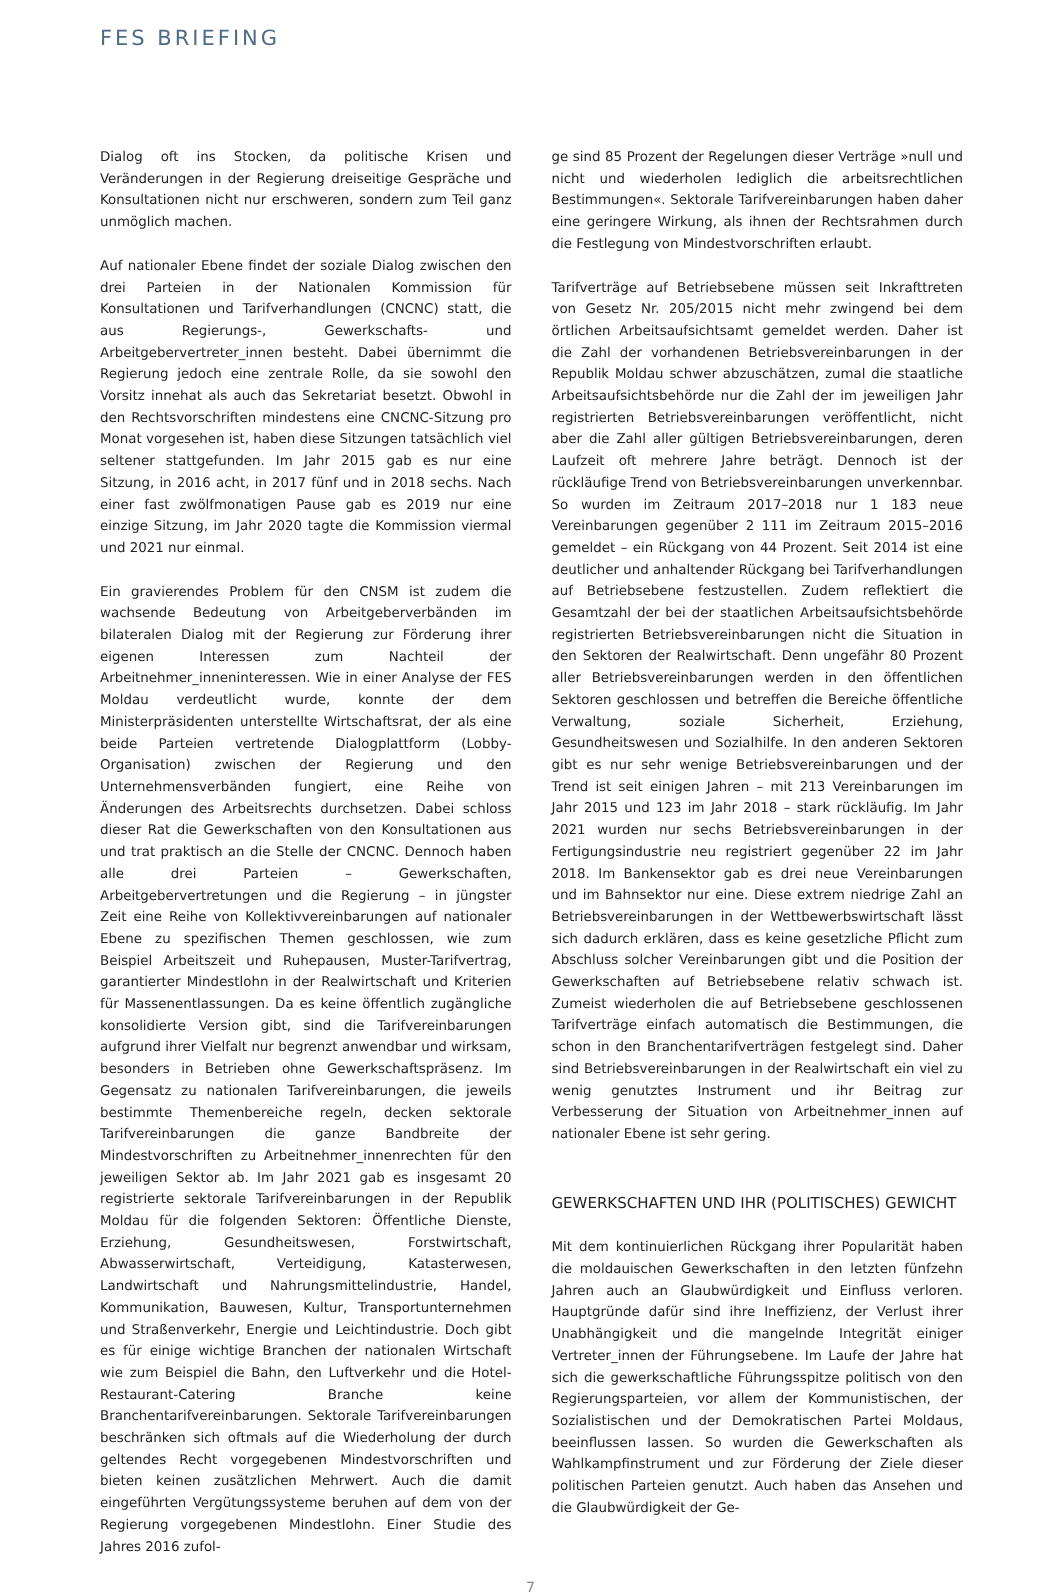FES BRIEFING
Dialog oft ins Stocken, da politische Krisen und Veränderungen in der Regierung dreiseitige Gespräche und Konsultationen nicht nur erschweren, sondern zum Teil ganz unmöglich machen.
Auf nationaler Ebene findet der soziale Dialog zwischen den drei Parteien in der Nationalen Kommission für Konsultationen und Tarifverhandlungen (CNCNC) statt, die aus Regierungs-, Gewerkschafts- und Arbeitgebervertreter_innen besteht. Dabei übernimmt die Regierung jedoch eine zentrale Rolle, da sie sowohl den Vorsitz innehat als auch das Sekretariat besetzt. Obwohl in den Rechtsvorschriften mindestens eine CNCNC-Sitzung pro Monat vorgesehen ist, haben diese Sitzungen tatsächlich viel seltener stattgefunden. Im Jahr 2015 gab es nur eine Sitzung, in 2016 acht, in 2017 fünf und in 2018 sechs. Nach einer fast zwölfmonatigen Pause gab es 2019 nur eine einzige Sitzung, im Jahr 2020 tagte die Kommission viermal und 2021 nur einmal.
Ein gravierendes Problem für den CNSM ist zudem die wachsende Bedeutung von Arbeitgeberverbänden im bilateralen Dialog mit der Regierung zur Förderung ihrer eigenen Interessen zum Nachteil der Arbeitnehmer_inneninteressen. Wie in einer Analyse der FES Moldau verdeutlicht wurde, konnte der dem Ministerpräsidenten unterstellte Wirtschaftsrat, der als eine beide Parteien vertretende Dialogplattform (Lobby-Organisation) zwischen der Regierung und den Unternehmensverbänden fungiert, eine Reihe von Änderungen des Arbeitsrechts durchsetzen. Dabei schloss dieser Rat die Gewerkschaften von den Konsultationen aus und trat praktisch an die Stelle der CNCNC. Dennoch haben alle drei Parteien – Gewerkschaften, Arbeitgebervertretungen und die Regierung – in jüngster Zeit eine Reihe von Kollektivvereinbarungen auf nationaler Ebene zu spezifischen Themen geschlossen, wie zum Beispiel Arbeitszeit und Ruhepausen, Muster-Tarifvertrag, garantierter Mindestlohn in der Realwirtschaft und Kriterien für Massenentlassungen. Da es keine öffentlich zugängliche konsolidierte Version gibt, sind die Tarifvereinbarungen aufgrund ihrer Vielfalt nur begrenzt anwendbar und wirksam, besonders in Betrieben ohne Gewerkschaftspräsenz. Im Gegensatz zu nationalen Tarifvereinbarungen, die jeweils bestimmte Themenbereiche regeln, decken sektorale Tarifvereinbarungen die ganze Bandbreite der Mindestvorschriften zu Arbeitnehmer_innenrechten für den jeweiligen Sektor ab. Im Jahr 2021 gab es insgesamt 20 registrierte sektorale Tarifvereinbarungen in der Republik Moldau für die folgenden Sektoren: Öffentliche Dienste, Erziehung, Gesundheitswesen, Forstwirtschaft, Abwasserwirtschaft, Verteidigung, Katasterwesen, Landwirtschaft und Nahrungsmittelindustrie, Handel, Kommunikation, Bauwesen, Kultur, Transportunternehmen und Straßenverkehr, Energie und Leichtindustrie. Doch gibt es für einige wichtige Branchen der nationalen Wirtschaft wie zum Beispiel die Bahn, den Luftverkehr und die Hotel-Restaurant-Catering Branche keine Branchentarifvereinbarungen. Sektorale Tarifvereinbarungen beschränken sich oftmals auf die Wiederholung der durch geltendes Recht vorgegebenen Mindestvorschriften und bieten keinen zusätzlichen Mehrwert. Auch die damit eingeführten Vergütungssysteme beruhen auf dem von der Regierung vorgegebenen Mindestlohn. Einer Studie des Jahres 2016 zufol-
ge sind 85 Prozent der Regelungen dieser Verträge »null und nicht und wiederholen lediglich die arbeitsrechtlichen Bestimmungen«. Sektorale Tarifvereinbarungen haben daher eine geringere Wirkung, als ihnen der Rechtsrahmen durch die Festlegung von Mindestvorschriften erlaubt.
Tarifverträge auf Betriebsebene müssen seit Inkrafttreten von Gesetz Nr. 205/2015 nicht mehr zwingend bei dem örtlichen Arbeitsaufsichtsamt gemeldet werden. Daher ist die Zahl der vorhandenen Betriebsvereinbarungen in der Republik Moldau schwer abzuschätzen, zumal die staatliche Arbeitsaufsichtsbehörde nur die Zahl der im jeweiligen Jahr registrierten Betriebsvereinbarungen veröffentlicht, nicht aber die Zahl aller gültigen Betriebsvereinbarungen, deren Laufzeit oft mehrere Jahre beträgt. Dennoch ist der rückläufige Trend von Betriebsvereinbarungen unverkennbar. So wurden im Zeitraum 2017–2018 nur 1 183 neue Vereinbarungen gegenüber 2 111 im Zeitraum 2015–2016 gemeldet – ein Rückgang von 44 Prozent. Seit 2014 ist eine deutlicher und anhaltender Rückgang bei Tarifverhandlungen auf Betriebsebene festzustellen. Zudem reflektiert die Gesamtzahl der bei der staatlichen Arbeitsaufsichtsbehörde registrierten Betriebsvereinbarungen nicht die Situation in den Sektoren der Realwirtschaft. Denn ungefähr 80 Prozent aller Betriebsvereinbarungen werden in den öffentlichen Sektoren geschlossen und betreffen die Bereiche öffentliche Verwaltung, soziale Sicherheit, Erziehung, Gesundheitswesen und Sozialhilfe. In den anderen Sektoren gibt es nur sehr wenige Betriebsvereinbarungen und der Trend ist seit einigen Jahren – mit 213 Vereinbarungen im Jahr 2015 und 123 im Jahr 2018 – stark rückläufig. Im Jahr 2021 wurden nur sechs Betriebsvereinbarungen in der Fertigungsindustrie neu registriert gegenüber 22 im Jahr 2018. Im Bankensektor gab es drei neue Vereinbarungen und im Bahnsektor nur eine. Diese extrem niedrige Zahl an Betriebsvereinbarungen in der Wettbewerbswirtschaft lässt sich dadurch erklären, dass es keine gesetzliche Pflicht zum Abschluss solcher Vereinbarungen gibt und die Position der Gewerkschaften auf Betriebsebene relativ schwach ist. Zumeist wiederholen die auf Betriebsebene geschlossenen Tarifverträge einfach automatisch die Bestimmungen, die schon in den Branchentarifverträgen festgelegt sind. Daher sind Betriebsvereinbarungen in der Realwirtschaft ein viel zu wenig genutztes Instrument und ihr Beitrag zur Verbesserung der Situation von Arbeitnehmer_innen auf nationaler Ebene ist sehr gering.
GEWERKSCHAFTEN UND IHR (POLITISCHES) GEWICHT
Mit dem kontinuierlichen Rückgang ihrer Popularität haben die moldauischen Gewerkschaften in den letzten fünfzehn Jahren auch an Glaubwürdigkeit und Einfluss verloren. Hauptgründe dafür sind ihre Ineffizienz, der Verlust ihrer Unabhängigkeit und die mangelnde Integrität einiger Vertreter_innen der Führungsebene. Im Laufe der Jahre hat sich die gewerkschaftliche Führungsspitze politisch von den Regierungsparteien, vor allem der Kommunistischen, der Sozialistischen und der Demokratischen Partei Moldaus, beeinflussen lassen. So wurden die Gewerkschaften als Wahlkampfinstrument und zur Förderung der Ziele dieser politischen Parteien genutzt. Auch haben das Ansehen und die Glaubwürdigkeit der Ge-
7